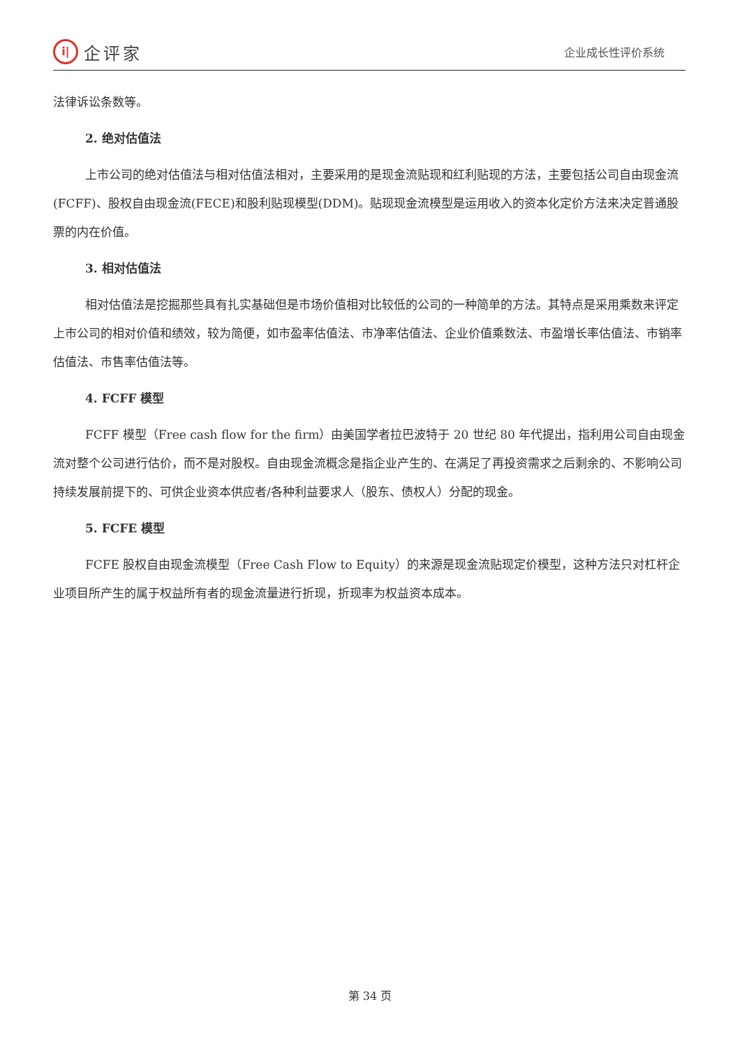i|
企评家
企业成长性评价系统
法律诉讼条数等。
2. 绝对估值法
上市公司的绝对估值法与相对估值法相对，主要采用的是现金流贴现和红利贴现的方法，主要包括公司自由现金流(FCFF)、股权自由现金流(FECE)和股利贴现模型(DDM)。贴现现金流模型是运用收入的资本化定价方法来决定普通股票的内在价值。
3. 相对估值法
相对估值法是挖掘那些具有扎实基础但是市场价值相对比较低的公司的一种简单的方法。其特点是采用乘数来评定上市公司的相对价值和绩效，较为简便，如市盈率估值法、市净率估值法、企业价值乘数法、市盈增长率估值法、市销率估值法、市售率估值法等。
4. FCFF 模型
FCFF 模型（Free cash flow for the firm）由美国学者拉巴波特于 20 世纪 80 年代提出，指利用公司自由现金流对整个公司进行估价，而不是对股权。自由现金流概念是指企业产生的、在满足了再投资需求之后剩余的、不影响公司持续发展前提下的、可供企业资本供应者/各种利益要求人（股东、债权人）分配的现金。
5. FCFE 模型
FCFE 股权自由现金流模型（Free Cash Flow to Equity）的来源是现金流贴现定价模型，这种方法只对杠杆企业项目所产生的属于权益所有者的现金流量进行折现，折现率为权益资本成本。
第 34 页